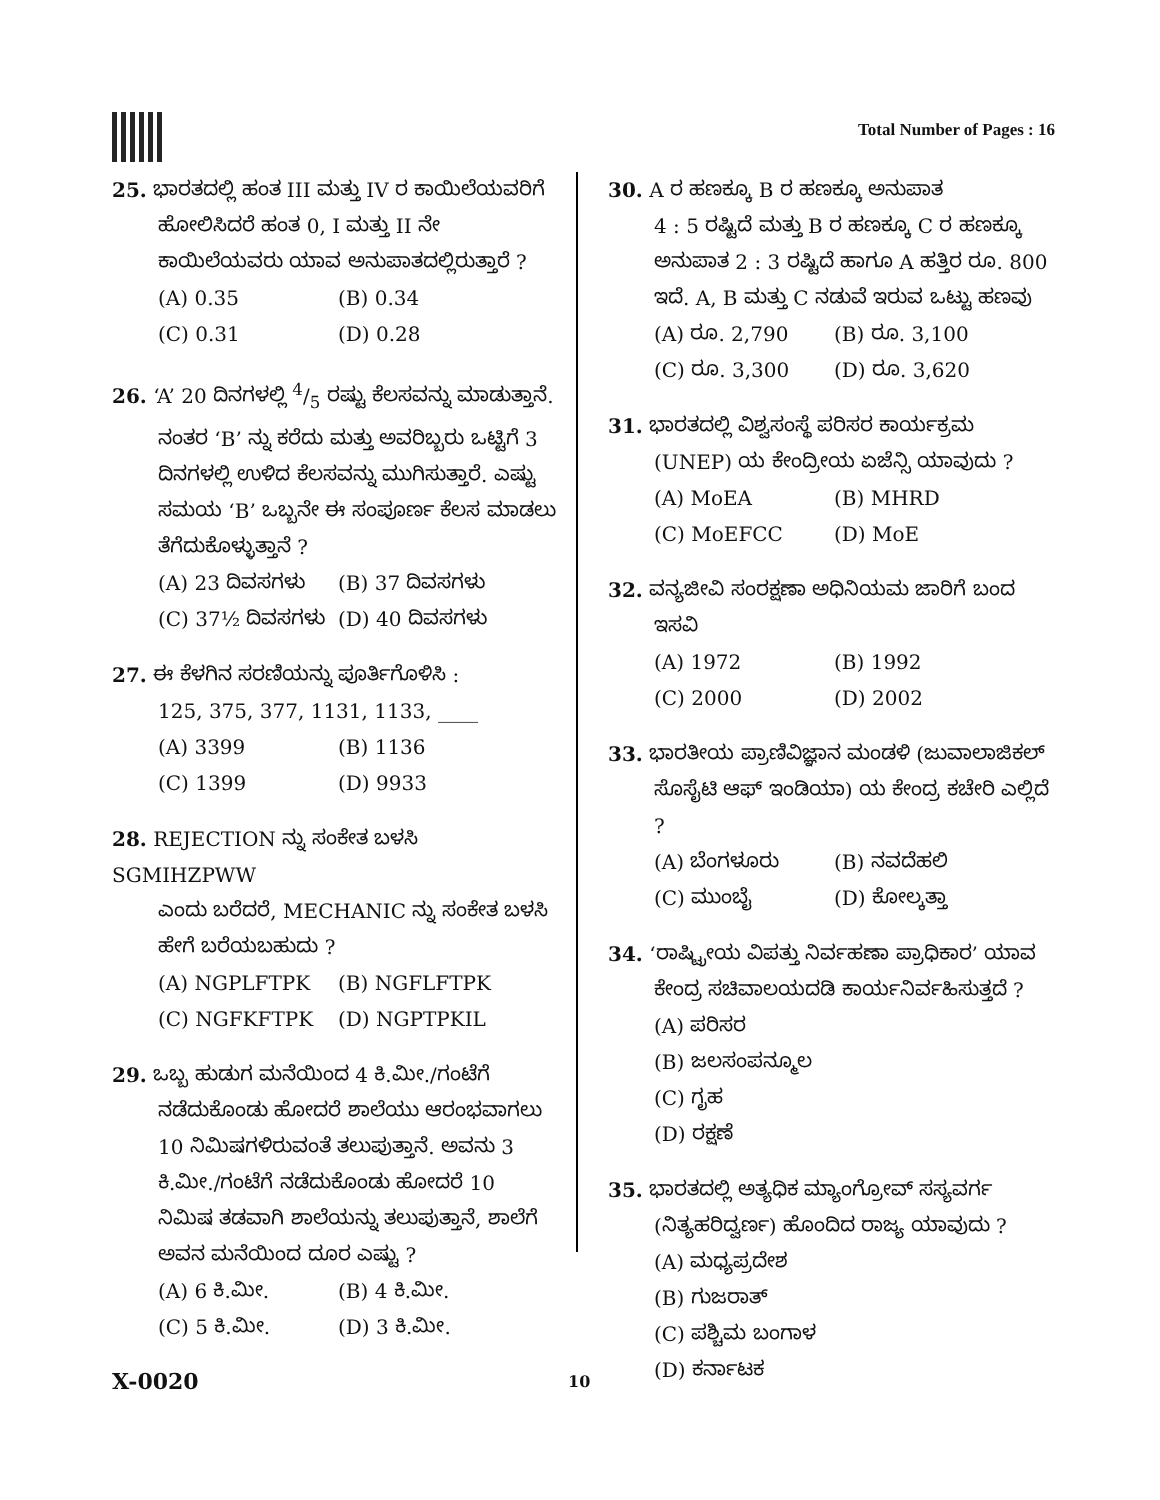Total Number of Pages : 16
25. ಭಾರತದಲ್ಲಿ ಹಂತ III ಮತ್ತು IV ರ ಕಾಯಿಲೆಯವರಿಗೆ
ಹೋಲಿಸಿದರೆ ಹಂತ 0, I ಮತ್ತು II ನೇ ಕಾಯಿಲೆಯವರು ಯಾವ ಅನುಪಾತದಲ್ಲಿರುತ್ತಾರೆ ?
(A) 0.35 (B) 0.34
(C) 0.31 (D) 0.28
26. ‘A’ 20 ದಿನಗಳಲ್ಲಿ 4/5 ರಷ್ಟು ಕೆಲಸವನ್ನು ಮಾಡುತ್ತಾನೆ.
ನಂತರ ‘B’ ನ್ನು ಕರೆದು ಮತ್ತು ಅವರಿಬ್ಬರು ಒಟ್ಟಿಗೆ 3 ದಿನಗಳಲ್ಲಿ ಉಳಿದ ಕೆಲಸವನ್ನು ಮುಗಿಸುತ್ತಾರೆ. ಎಷ್ಟು ಸಮಯ ‘B’ ಒಬ್ಬನೇ ಈ ಸಂಪೂರ್ಣ ಕೆಲಸ ಮಾಡಲು ತೆಗೆದುಕೊಳ್ಳುತ್ತಾನೆ ?
(A) 23 ದಿವಸಗಳು (B) 37 ದಿವಸಗಳು
(C) 37½ ದಿವಸಗಳು (D) 40 ದಿವಸಗಳು
27. ಈ ಕೆಳಗಿನ ಸರಣಿಯನ್ನು ಪೂರ್ತಿಗೊಳಿಸಿ :
125, 375, 377, 1131, 1133, ____
(A) 3399 (B) 1136
(C) 1399 (D) 9933
28. REJECTION ನ್ನು ಸಂಕೇತ ಬಳಸಿ SGMIHZPWW
ಎಂದು ಬರೆದರೆ, MECHANIC ನ್ನು ಸಂಕೇತ ಬಳಸಿ ಹೇಗೆ ಬರೆಯಬಹುದು ?
(A) NGPLFTPK (B) NGFLFTPK
(C) NGFKFTPK (D) NGPTPKIL
29. ಒಬ್ಬ ಹುಡುಗ ಮನೆಯಿಂದ 4 ಕಿ.ಮೀ./ಗಂಟೆಗೆ
ನಡೆದುಕೊಂಡು ಹೋದರೆ ಶಾಲೆಯು ಆರಂಭವಾಗಲು 10 ನಿಮಿಷಗಳಿರುವಂತೆ ತಲುಪುತ್ತಾನೆ. ಅವನು 3 ಕಿ.ಮೀ./ಗಂಟೆಗೆ ನಡೆದುಕೊಂಡು ಹೋದರೆ 10 ನಿಮಿಷ ತಡವಾಗಿ ಶಾಲೆಯನ್ನು ತಲುಪುತ್ತಾನೆ, ಶಾಲೆಗೆ ಅವನ ಮನೆಯಿಂದ ದೂರ ಎಷ್ಟು ?
(A) 6 ಕಿ.ಮೀ. (B) 4 ಕಿ.ಮೀ.
(C) 5 ಕಿ.ಮೀ. (D) 3 ಕಿ.ಮೀ.
30. A ರ ಹಣಕ್ಕೂ B ರ ಹಣಕ್ಕೂ ಅನುಪಾತ
4 : 5 ರಷ್ಟಿದೆ ಮತ್ತು B ರ ಹಣಕ್ಕೂ C ರ ಹಣಕ್ಕೂ ಅನುಪಾತ 2 : 3 ರಷ್ಟಿದೆ ಹಾಗೂ A ಹತ್ತಿರ ರೂ. 800 ಇದೆ. A, B ಮತ್ತು C ನಡುವೆ ಇರುವ ಒಟ್ಟು ಹಣವು
(A) ರೂ. 2,790 (B) ರೂ. 3,100
(C) ರೂ. 3,300 (D) ರೂ. 3,620
31. ಭಾರತದಲ್ಲಿ ವಿಶ್ವಸಂಸ್ಥೆ ಪರಿಸರ ಕಾರ್ಯಕ್ರಮ
(UNEP) ಯ ಕೇಂದ್ರೀಯ ಏಜೆನ್ಸಿ ಯಾವುದು ?
(A) MoEA (B) MHRD
(C) MoEFCC (D) MoE
32. ವನ್ಯಜೀವಿ ಸಂರಕ್ಷಣಾ ಅಧಿನಿಯಮ ಜಾರಿಗೆ ಬಂದ
ಇಸವಿ
(A) 1972 (B) 1992
(C) 2000 (D) 2002
33. ಭಾರತೀಯ ಪ್ರಾಣಿವಿಜ್ಞಾನ ಮಂಡಳಿ (ಜುವಾಲಾಜಿಕಲ್
ಸೊಸೈಟಿ ಆಫ್ ಇಂಡಿಯಾ) ಯ ಕೇಂದ್ರ ಕಚೇರಿ ಎಲ್ಲಿದೆ ?
(A) ಬೆಂಗಳೂರು (B) ನವದೆಹಲಿ
(C) ಮುಂಬೈ (D) ಕೋಲ್ಕತ್ತಾ
34. ‘ರಾಷ್ಟ್ರೀಯ ವಿಪತ್ತು ನಿರ್ವಹಣಾ ಪ್ರಾಧಿಕಾರ’ ಯಾವ
ಕೇಂದ್ರ ಸಚಿವಾಲಯದಡಿ ಕಾರ್ಯನಿರ್ವಹಿಸುತ್ತದೆ ?
(A) ಪರಿಸರ
(B) ಜಲಸಂಪನ್ಮೂಲ
(C) ಗೃಹ
(D) ರಕ್ಷಣೆ
35. ಭಾರತದಲ್ಲಿ ಅತ್ಯಧಿಕ ಮ್ಯಾಂಗ್ರೋವ್ ಸಸ್ಯವರ್ಗ
(ನಿತ್ಯಹರಿದ್ವರ್ಣ) ಹೊಂದಿದ ರಾಜ್ಯ ಯಾವುದು ?
(A) ಮಧ್ಯಪ್ರದೇಶ
(B) ಗುಜರಾತ್
(C) ಪಶ್ಚಿಮ ಬಂಗಾಳ
(D) ಕರ್ನಾಟಕ
X-0020 10